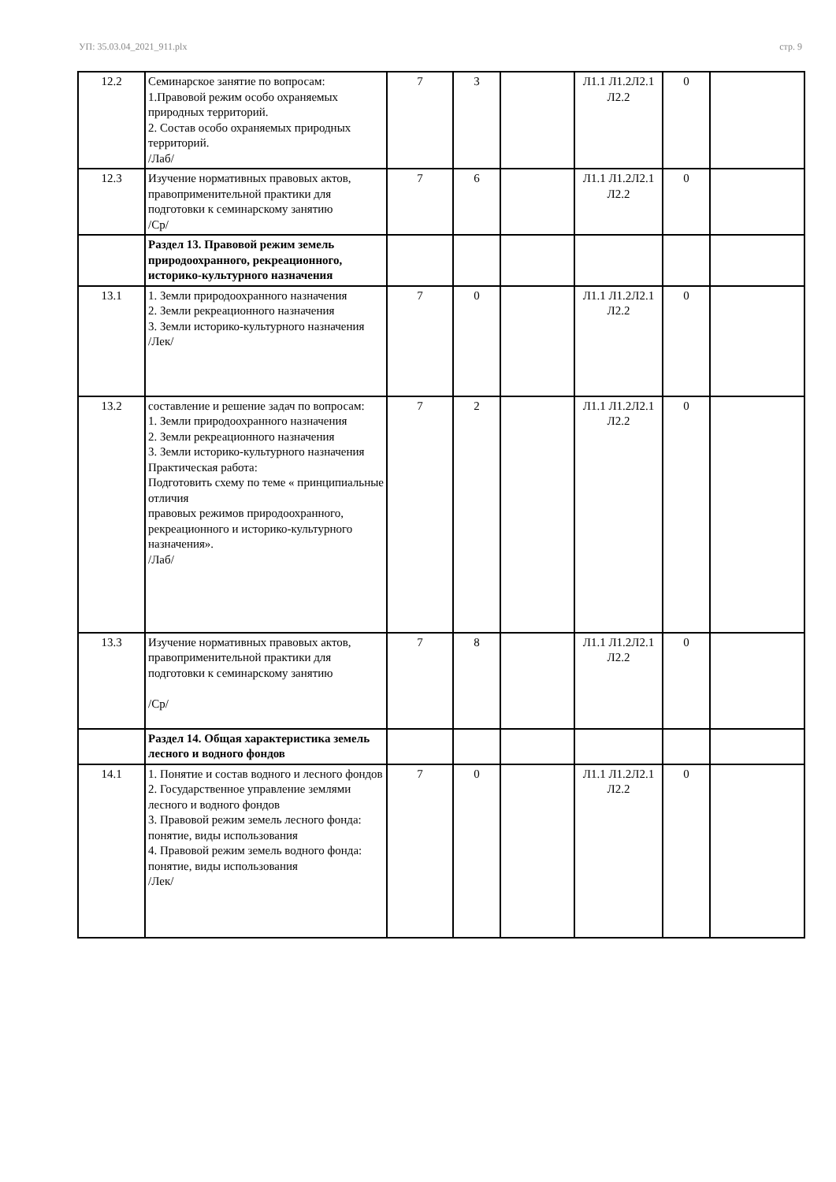УП: 35.03.04_2021_911.plx стр. 9
| 12.2 | Семинарское занятие по вопросам: 1.Правовой режим особо охраняемых природных территорий. 2. Состав особо охраняемых природных территорий. /Лаб/ | 7 | 3 | | Л1.1 Л1.2Л2.1 Л2.2 | 0 | |
| 12.3 | Изучение нормативных правовых актов, правоприменительной практики для подготовки к семинарскому занятию /Ср/ | 7 | 6 | | Л1.1 Л1.2Л2.1 Л2.2 | 0 | |
| | Раздел 13. Правовой режим земель природоохранного, рекреационного, историко-культурного назначения | | | | | | |
| 13.1 | 1. Земли природоохранного назначения 2. Земли рекреационного назначения 3. Земли историко-культурного назначения /Лек/ | 7 | 0 | | Л1.1 Л1.2Л2.1 Л2.2 | 0 | |
| 13.2 | составление и решение задач по вопросам: 1. Земли природоохранного назначения 2. Земли рекреационного назначения 3. Земли историко-культурного назначения Практическая работа: Подготовить схему по теме « принципиальные отличия правовых режимов природоохранного, рекреационного и историко-культурного назначения». /Лаб/ | 7 | 2 | | Л1.1 Л1.2Л2.1 Л2.2 | 0 | |
| 13.3 | Изучение нормативных правовых актов, правоприменительной практики для подготовки к семинарскому занятию /Ср/ | 7 | 8 | | Л1.1 Л1.2Л2.1 Л2.2 | 0 | |
| | Раздел 14. Общая характеристика земель лесного и водного фондов | | | | | | |
| 14.1 | 1. Понятие и состав водного и лесного фондов 2. Государственное управление землями лесного и водного фондов 3. Правовой режим земель лесного фонда: понятие, виды использования 4. Правовой режим земель водного фонда: понятие, виды использования /Лек/ | 7 | 0 | | Л1.1 Л1.2Л2.1 Л2.2 | 0 | |